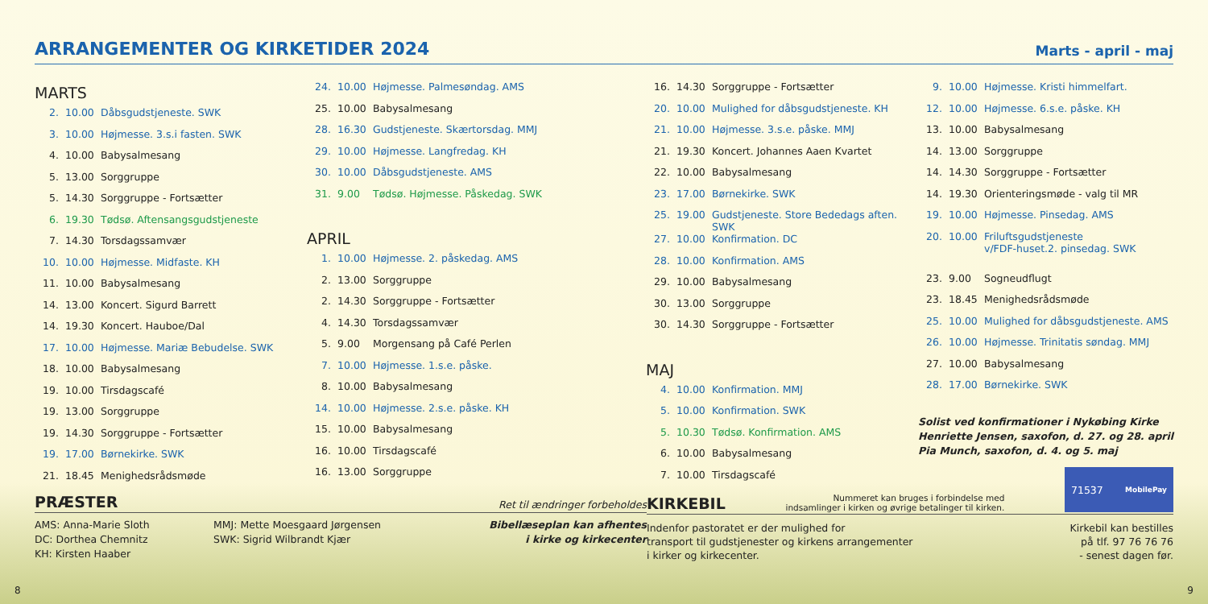ARRANGEMENTER OG KIRKETIDER 2024
Marts - april - maj
MARTS
| 2. | 10.00 | Dåbsgudstjeneste. SWK |
| 3. | 10.00 | Højmesse. 3.s.i fasten. SWK |
| 4. | 10.00 | Babysalmesang |
| 5. | 13.00 | Sorggruppe |
| 5. | 14.30 | Sorggruppe - Fortsætter |
| 6. | 19.30 | Tødsø. Aftensangsgudstjeneste |
| 7. | 14.30 | Torsdagssamvær |
| 10. | 10.00 | Højmesse. Midfaste. KH |
| 11. | 10.00 | Babysalmesang |
| 14. | 13.00 | Koncert. Sigurd Barrett |
| 14. | 19.30 | Koncert. Hauboe/Dal |
| 17. | 10.00 | Højmesse. Mariæ Bebudelse. SWK |
| 18. | 10.00 | Babysalmesang |
| 19. | 10.00 | Tirsdagscafé |
| 19. | 13.00 | Sorggruppe |
| 19. | 14.30 | Sorggruppe - Fortsætter |
| 19. | 17.00 | Børnekirke. SWK |
| 21. | 18.45 | Menighedsrådsmøde |
| 24. | 10.00 | Højmesse. Palmesøndag. AMS |
| 25. | 10.00 | Babysalmesang |
| 28. | 16.30 | Gudstjeneste. Skærtorsdag. MMJ |
| 29. | 10.00 | Højmesse. Langfredag. KH |
| 30. | 10.00 | Dåbsgudstjeneste. AMS |
| 31. | 9.00 | Tødsø. Højmesse. Påskedag. SWK |
APRIL
| 1. | 10.00 | Højmesse. 2. påskedag. AMS |
| 2. | 13.00 | Sorggruppe |
| 2. | 14.30 | Sorggruppe - Fortsætter |
| 4. | 14.30 | Torsdagssamvær |
| 5. | 9.00 | Morgensang på Café Perlen |
| 7. | 10.00 | Højmesse. 1.s.e. påske. |
| 8. | 10.00 | Babysalmesang |
| 14. | 10.00 | Højmesse. 2.s.e. påske. KH |
| 15. | 10.00 | Babysalmesang |
| 16. | 10.00 | Tirsdagscafé |
| 16. | 13.00 | Sorggruppe |
| 16. | 14.30 | Sorggruppe - Fortsætter |
| 20. | 10.00 | Mulighed for dåbsgudstjeneste. KH |
| 21. | 10.00 | Højmesse. 3.s.e. påske. MMJ |
| 21. | 19.30 | Koncert. Johannes Aaen Kvartet |
| 22. | 10.00 | Babysalmesang |
| 23. | 17.00 | Børnekirke. SWK |
| 25. | 19.00 | Gudstjeneste. Store Bededags aften. SWK |
| 27. | 10.00 | Konfirmation. DC |
| 28. | 10.00 | Konfirmation. AMS |
| 29. | 10.00 | Babysalmesang |
| 30. | 13.00 | Sorggruppe |
| 30. | 14.30 | Sorggruppe - Fortsætter |
MAJ
| 4. | 10.00 | Konfirmation. MMJ |
| 5. | 10.00 | Konfirmation. SWK |
| 5. | 10.30 | Tødsø. Konfirmation. AMS |
| 6. | 10.00 | Babysalmesang |
| 7. | 10.00 | Tirsdagscafé |
| 9. | 10.00 | Højmesse. Kristi himmelfart. |
| 12. | 10.00 | Højmesse. 6.s.e. påske. KH |
| 13. | 10.00 | Babysalmesang |
| 14. | 13.00 | Sorggruppe |
| 14. | 14.30 | Sorggruppe - Fortsætter |
| 14. | 19.30 | Orienteringsmøde - valg til MR |
| 19. | 10.00 | Højmesse. Pinsedag. AMS |
| 20. | 10.00 | Friluftsgudstjeneste v/FDF-huset.2. pinsedag. SWK |
| 23. | 9.00 | Sogneudflugt |
| 23. | 18.45 | Menighedsrådsmøde |
| 25. | 10.00 | Mulighed for dåbsgudstjeneste. AMS |
| 26. | 10.00 | Højmesse. Trinitatis søndag. MMJ |
| 27. | 10.00 | Babysalmesang |
| 28. | 17.00 | Børnekirke. SWK |
Solist ved konfirmationer i Nykøbing Kirke
Henriette Jensen, saxofon, d. 27. og 28. april
Pia Munch, saxofon, d. 4. og 5. maj
PRÆSTER
Ret til ændringer forbeholdes
AMS: Anna-Marie Sloth
DC: Dorthea Chemnitz
KH: Kirsten Haaber
MMJ: Mette Moesgaard Jørgensen
SWK: Sigrid Wilbrandt Kjær
Bibellæseplan kan afhentes
i kirke og kirkecenter
KIRKEBIL
Nummeret kan bruges i forbindelse med
indsamlinger i kirken og øvrige betalinger til kirken. 71537 MobilePay
Indenfor pastoratet er der mulighed for
transport til gudstjenester og kirkens arrangementer
i kirker og kirkecenter.
Kirkebil kan bestilles
på tlf. 97 76 76 76
- senest dagen før.
8 9